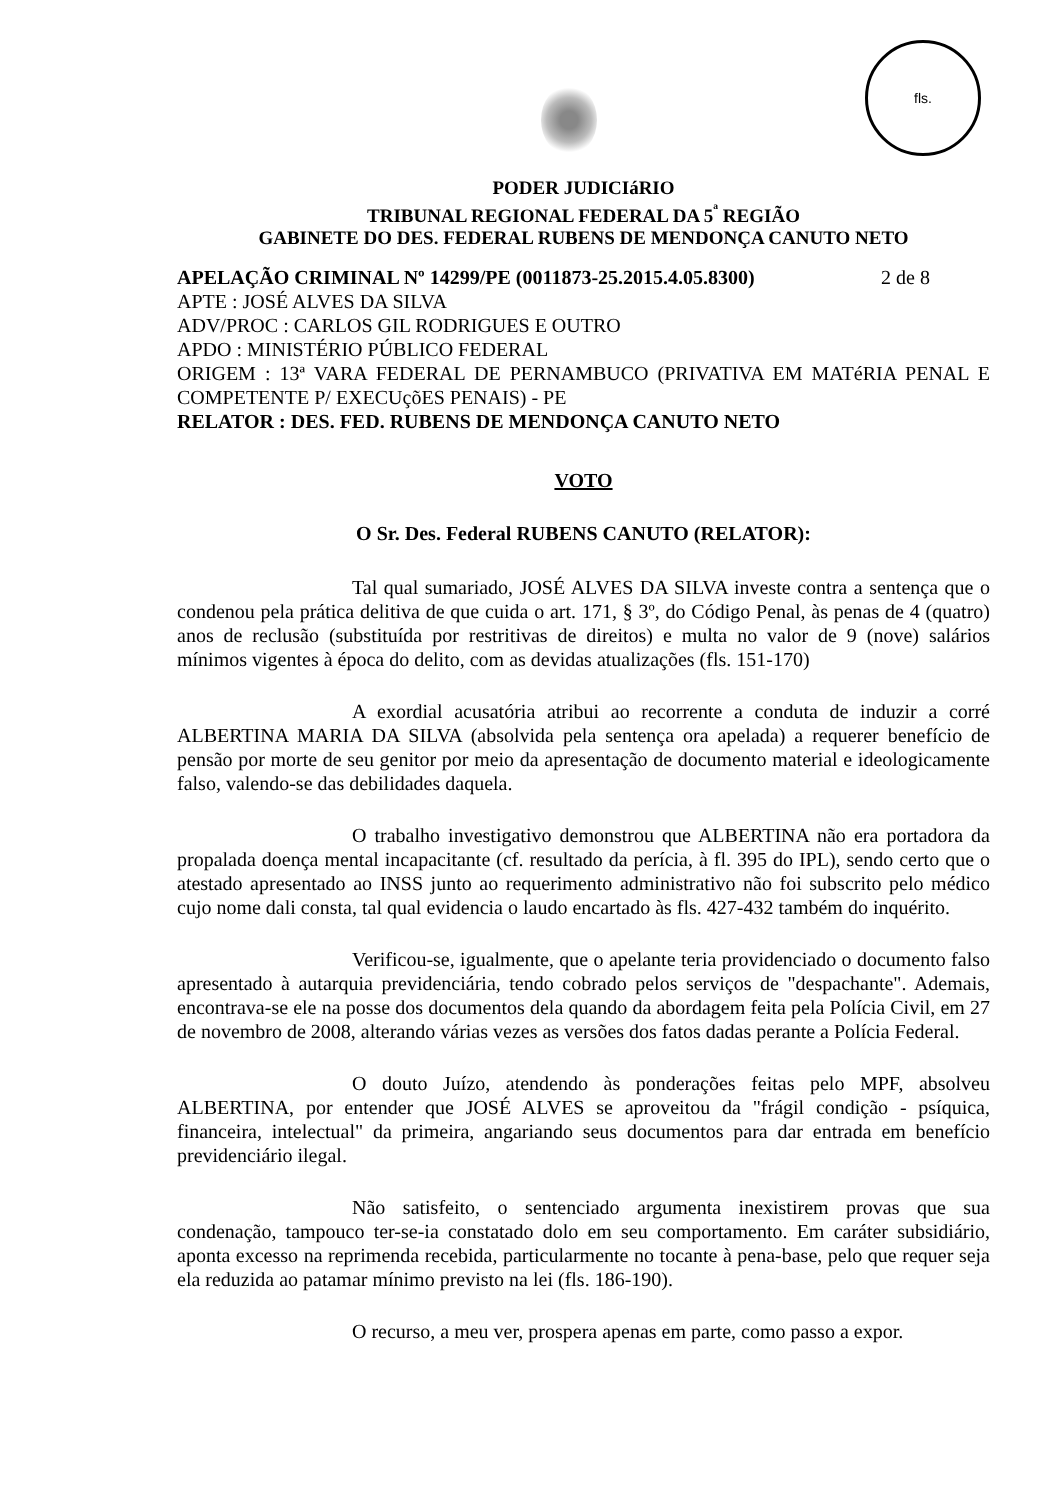fls.
PODER JUDICIáRIO
TRIBUNAL REGIONAL FEDERAL DA 5<sup>ª</sup> REGIÃO
GABINETE DO DES. FEDERAL RUBENS DE MENDONÇA CANUTO NETO
APELAÇÃO CRIMINAL Nº 14299/PE (0011873-25.2015.4.05.8300) 2 de 8
APTE : JOSÉ ALVES DA SILVA
ADV/PROC : CARLOS GIL RODRIGUES E OUTRO
APDO : MINISTÉRIO PÚBLICO FEDERAL
ORIGEM : 13ª VARA FEDERAL DE PERNAMBUCO (PRIVATIVA EM MATéRIA PENAL E COMPETENTE P/ EXECUçõES PENAIS) - PE
RELATOR : DES. FED. RUBENS DE MENDONÇA CANUTO NETO
VOTO
O Sr. Des. Federal RUBENS CANUTO (RELATOR):
Tal qual sumariado, JOSÉ ALVES DA SILVA investe contra a sentença que o condenou pela prática delitiva de que cuida o art. 171, § 3º, do Código Penal, às penas de 4 (quatro) anos de reclusão (substituída por restritivas de direitos) e multa no valor de 9 (nove) salários mínimos vigentes à época do delito, com as devidas atualizações (fls. 151-170)
A exordial acusatória atribui ao recorrente a conduta de induzir a corré ALBERTINA MARIA DA SILVA (absolvida pela sentença ora apelada) a requerer benefício de pensão por morte de seu genitor por meio da apresentação de documento material e ideologicamente falso, valendo-se das debilidades daquela.
O trabalho investigativo demonstrou que ALBERTINA não era portadora da propalada doença mental incapacitante (cf. resultado da perícia, à fl. 395 do IPL), sendo certo que o atestado apresentado ao INSS junto ao requerimento administrativo não foi subscrito pelo médico cujo nome dali consta, tal qual evidencia o laudo encartado às fls. 427-432 também do inquérito.
Verificou-se, igualmente, que o apelante teria providenciado o documento falso apresentado à autarquia previdenciária, tendo cobrado pelos serviços de "despachante". Ademais, encontrava-se ele na posse dos documentos dela quando da abordagem feita pela Polícia Civil, em 27 de novembro de 2008, alterando várias vezes as versões dos fatos dadas perante a Polícia Federal.
O douto Juízo, atendendo às ponderações feitas pelo MPF, absolveu ALBERTINA, por entender que JOSÉ ALVES se aproveitou da "frágil condição - psíquica, financeira, intelectual" da primeira, angariando seus documentos para dar entrada em benefício previdenciário ilegal.
Não satisfeito, o sentenciado argumenta inexistirem provas que sua condenação, tampouco ter-se-ia constatado dolo em seu comportamento. Em caráter subsidiário, aponta excesso na reprimenda recebida, particularmente no tocante à pena-base, pelo que requer seja ela reduzida ao patamar mínimo previsto na lei (fls. 186-190).
O recurso, a meu ver, prospera apenas em parte, como passo a expor.